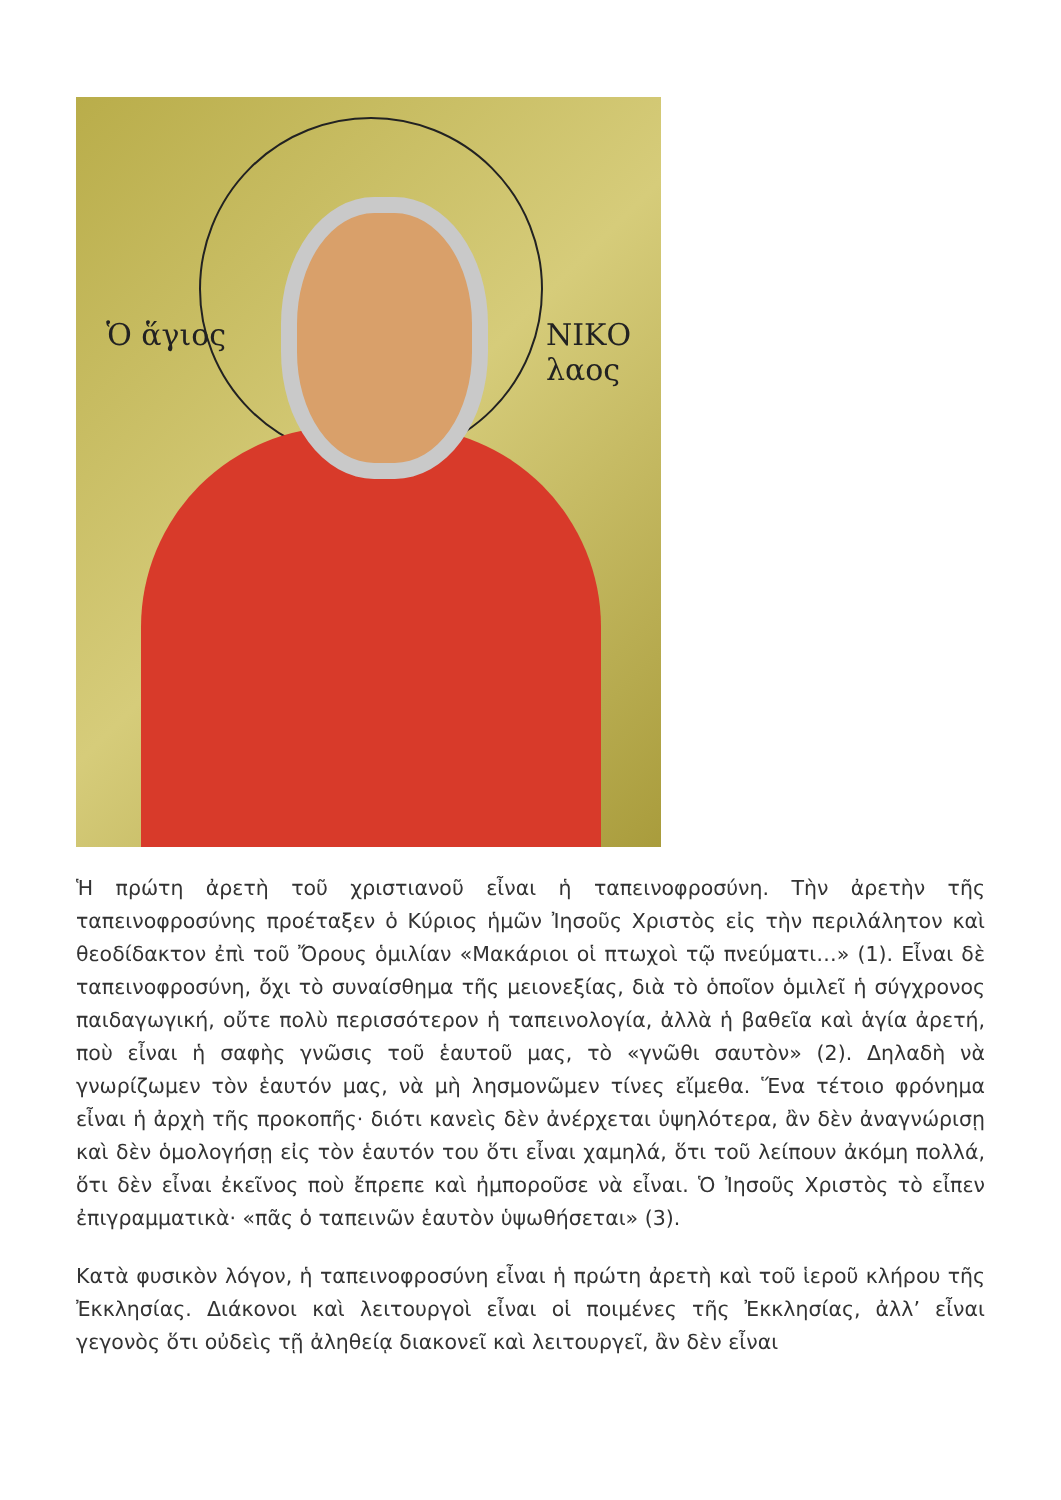Ὁ ἅγιος ΝΙΚΟ λαος
Ἡ πρώτη ἀρετὴ τοῦ χριστιανοῦ εἶναι ἡ ταπεινοφροσύνη. Τὴν ἀρετὴν τῆς ταπεινοφροσύνης προέταξεν ὁ Κύριος ἡμῶν Ἰησοῦς Χριστὸς εἰς τὴν περιλάλητον καὶ θεοδίδακτον ἐπὶ τοῦ Ὄρους ὁμιλίαν «Μακάριοι οἱ πτωχοὶ τῷ πνεύματι…» (1). Εἶναι δὲ ταπεινοφροσύνη, ὄχι τὸ συναίσθημα τῆς μειονεξίας, διὰ τὸ ὁποῖον ὁμιλεῖ ἡ σύγχρονος παιδαγωγική, οὔτε πολὺ περισσότερον ἡ ταπεινολογία, ἀλλὰ ἡ βαθεῖα καὶ ἁγία ἀρετή, ποὺ εἶναι ἡ σαφὴς γνῶσις τοῦ ἑαυτοῦ μας, τὸ «γνῶθι σαυτὸν» (2). Δηλαδὴ νὰ γνωρίζωμεν τὸν ἑαυτόν μας, νὰ μὴ λησμονῶμεν τίνες εἴμεθα. Ἕνα τέτοιο φρόνημα εἶναι ἡ ἀρχὴ τῆς προκοπῆς· διότι κανεὶς δὲν ἀνέρχεται ὑψηλότερα, ἂν δὲν ἀναγνώρισῃ καὶ δὲν ὁμολογήσῃ εἰς τὸν ἑαυτόν του ὅτι εἶναι χαμηλά, ὅτι τοῦ λείπουν ἀκόμη πολλά, ὅτι δὲν εἶναι ἐκεῖνος ποὺ ἔπρεπε καὶ ἠμποροῦσε νὰ εἶναι. Ὁ Ἰησοῦς Χριστὸς τὸ εἶπεν ἐπιγραμματικὰ· «πᾶς ὁ ταπεινῶν ἑαυτὸν ὑψωθήσεται» (3).
Κατὰ φυσικὸν λόγον, ἡ ταπεινοφροσύνη εἶναι ἡ πρώτη ἀρετὴ καὶ τοῦ ἱεροῦ κλήρου τῆς Ἐκκλησίας. Διάκονοι καὶ λειτουργοὶ εἶναι οἱ ποιμένες τῆς Ἐκκλησίας, ἀλλ’ εἶναι γεγονὸς ὅτι οὐδεὶς τῇ ἀληθείᾳ διακονεῖ καὶ λειτουργεῖ, ἂν δὲν εἶναι